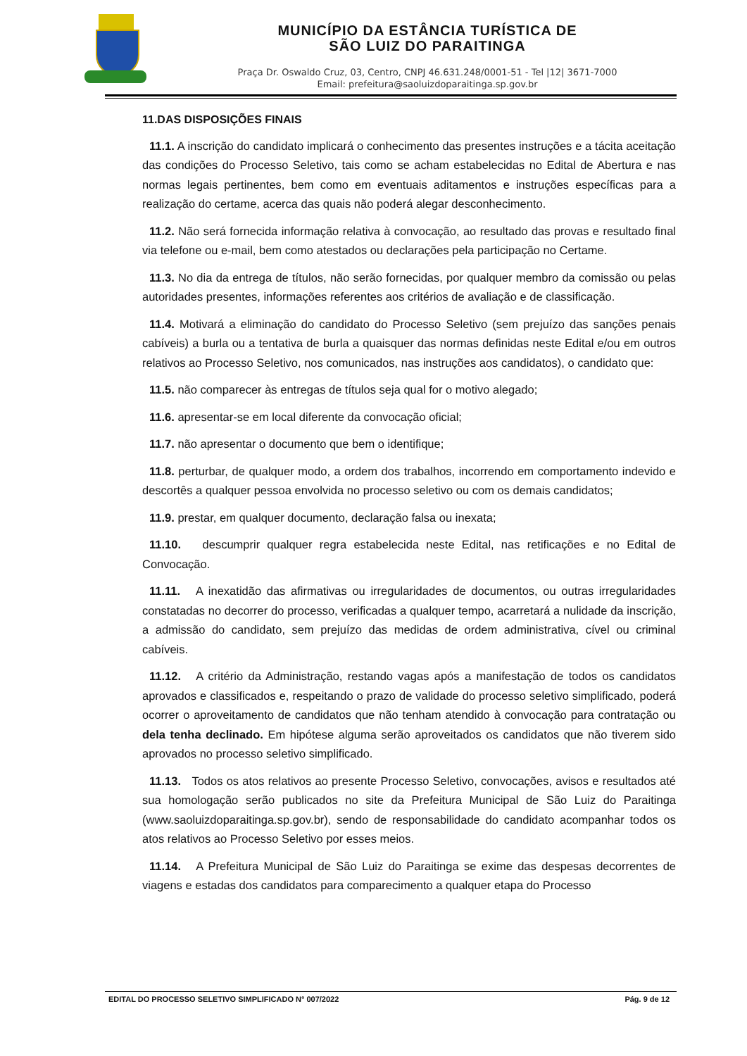MUNICÍPIO DA ESTÂNCIA TURÍSTICA DE
SÃO LUIZ DO PARAITINGA
Praça Dr. Oswaldo Cruz, 03, Centro, CNPJ 46.631.248/0001-51 - Tel |12| 3671-7000
Email: prefeitura@saoluizdoparaitinga.sp.gov.br
11.DAS DISPOSIÇÕES FINAIS
11.1. A inscrição do candidato implicará o conhecimento das presentes instruções e a tácita aceitação das condições do Processo Seletivo, tais como se acham estabelecidas no Edital de Abertura e nas normas legais pertinentes, bem como em eventuais aditamentos e instruções específicas para a realização do certame, acerca das quais não poderá alegar desconhecimento.
11.2. Não será fornecida informação relativa à convocação, ao resultado das provas e resultado final via telefone ou e-mail, bem como atestados ou declarações pela participação no Certame.
11.3. No dia da entrega de títulos, não serão fornecidas, por qualquer membro da comissão ou pelas autoridades presentes, informações referentes aos critérios de avaliação e de classificação.
11.4. Motivará a eliminação do candidato do Processo Seletivo (sem prejuízo das sanções penais cabíveis) a burla ou a tentativa de burla a quaisquer das normas definidas neste Edital e/ou em outros relativos ao Processo Seletivo, nos comunicados, nas instruções aos candidatos), o candidato que:
11.5. não comparecer às entregas de títulos seja qual for o motivo alegado;
11.6. apresentar-se em local diferente da convocação oficial;
11.7. não apresentar o documento que bem o identifique;
11.8. perturbar, de qualquer modo, a ordem dos trabalhos, incorrendo em comportamento indevido e descortês a qualquer pessoa envolvida no processo seletivo ou com os demais candidatos;
11.9. prestar, em qualquer documento, declaração falsa ou inexata;
11.10. descumprir qualquer regra estabelecida neste Edital, nas retificações e no Edital de Convocação.
11.11. A inexatidão das afirmativas ou irregularidades de documentos, ou outras irregularidades constatadas no decorrer do processo, verificadas a qualquer tempo, acarretará a nulidade da inscrição, a admissão do candidato, sem prejuízo das medidas de ordem administrativa, cível ou criminal cabíveis.
11.12. A critério da Administração, restando vagas após a manifestação de todos os candidatos aprovados e classificados e, respeitando o prazo de validade do processo seletivo simplificado, poderá ocorrer o aproveitamento de candidatos que não tenham atendido à convocação para contratação ou dela tenha declinado. Em hipótese alguma serão aproveitados os candidatos que não tiverem sido aprovados no processo seletivo simplificado.
11.13. Todos os atos relativos ao presente Processo Seletivo, convocações, avisos e resultados até sua homologação serão publicados no site da Prefeitura Municipal de São Luiz do Paraitinga (www.saoluizdoparaitinga.sp.gov.br), sendo de responsabilidade do candidato acompanhar todos os atos relativos ao Processo Seletivo por esses meios.
11.14. A Prefeitura Municipal de São Luiz do Paraitinga se exime das despesas decorrentes de viagens e estadas dos candidatos para comparecimento a qualquer etapa do Processo
EDITAL DO PROCESSO SELETIVO SIMPLIFICADO N° 007/2022 Pág. 9 de 12